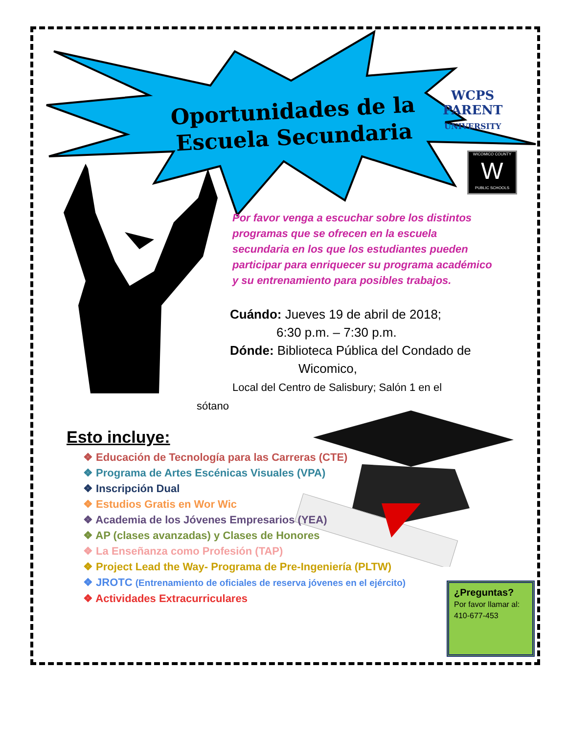Oportunidades de la Escuela Secundaria
WCPS
PARENT
UNIVERSITY
WICOMICO COUNTY
W
PUBLIC SCHOOLS
Por favor venga a escuchar sobre los distintos programas que se ofrecen en la escuela secundaria en los que los estudiantes pueden participar para enriquecer su programa académico y su entrenamiento para posibles trabajos.
Cuándo: Jueves 19 de abril de 2018;
6:30 p.m. – 7:30 p.m.
Dónde: Biblioteca Pública del Condado de
Wicomico,
Local del Centro de Salisbury; Salón 1 en el
sótano
Esto incluye:
❖ Educación de Tecnología para las Carreras (CTE)
❖ Programa de Artes Escénicas Visuales (VPA)
❖ Inscripción Dual
❖ Estudios Gratis en Wor Wic
❖ Academia de los Jóvenes Empresarios (YEA)
❖ AP (clases avanzadas) y Clases de Honores
❖ La Enseñanza como Profesión (TAP)
❖ Project Lead the Way- Programa de Pre-Ingeniería (PLTW)
❖ JROTC (Entrenamiento de oficiales de reserva jóvenes en el ejército)
❖ Actividades Extracurriculares
¿Preguntas?
Por favor llamar al: 410-677-453